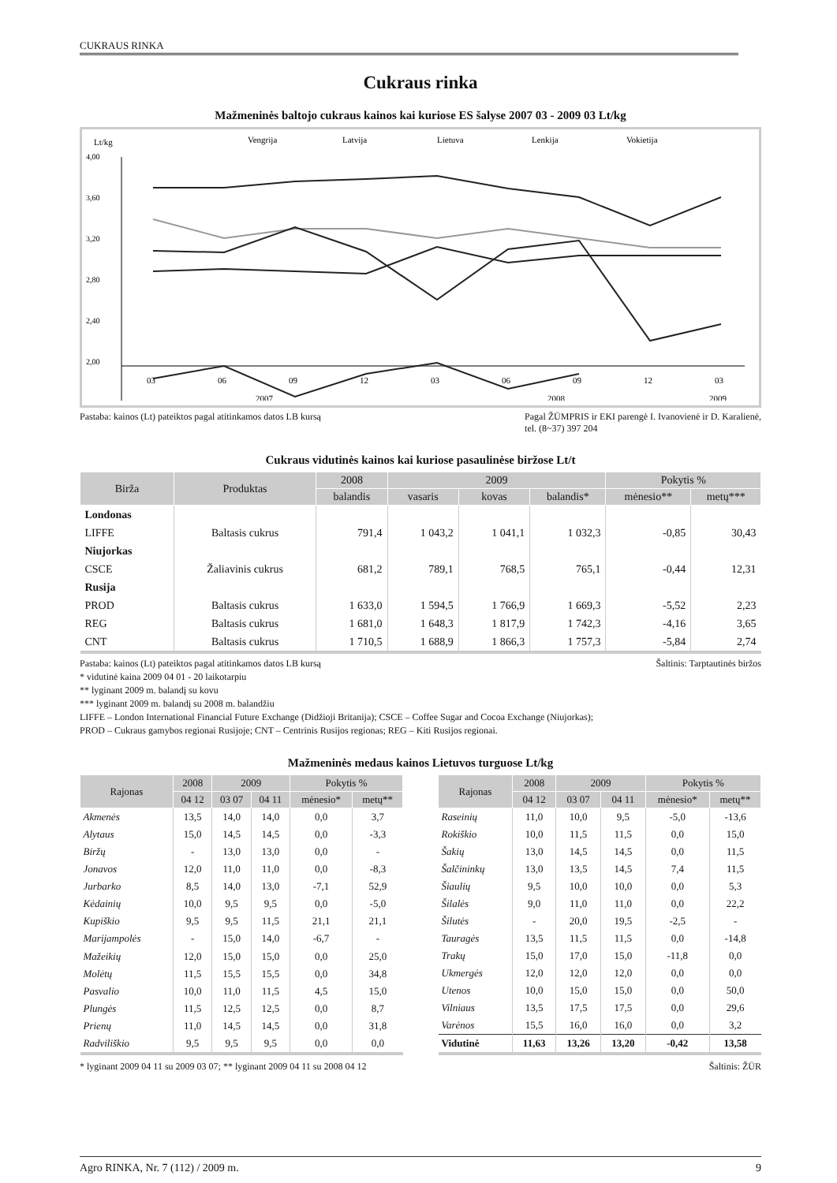CUKRAUS RINKA
Cukraus rinka
Mažmeninės baltojo cukraus kainos kai kuriose ES šalyse 2007 03 - 2009 03 Lt/kg
Lt/kg
Vengrija
Latvija
Lietuva
Lenkija
Vokietija
4,00
3,60
3,20
2,80
2,40
2,00
03
06
09
12
03
06
09
12
03
2007
2008
2009
Pastaba: kainos (Lt) pateiktos pagal atitinkamos datos LB kursą Pagal ŽŪMPRIS ir EKI parengė I. Ivanovienė ir D. Karalienė,
tel. (8~37) 397 204
Cukraus vidutinės kainos kai kuriose pasaulinėse biržose Lt/t
| Birža | Produktas | 2008 | 2009 | | | Pokytis % | |
| --- | --- | --- | --- | --- | --- | --- | --- |
| | | balandis | vasaris | kovas | balandis* | mėnesio** | metų*** |
| Londonas | | | | | | | |
| LIFFE | Baltasis cukrus | 791,4 | 1 043,2 | 1 041,1 | 1 032,3 | -0,85 | 30,43 |
| Niujorkas | | | | | | | |
| CSCE | Žaliavinis cukrus | 681,2 | 789,1 | 768,5 | 765,1 | -0,44 | 12,31 |
| Rusija | | | | | | | |
| PROD | Baltasis cukrus | 1 633,0 | 1 594,5 | 1 766,9 | 1 669,3 | -5,52 | 2,23 |
| REG | Baltasis cukrus | 1 681,0 | 1 648,3 | 1 817,9 | 1 742,3 | -4,16 | 3,65 |
| CNT | Baltasis cukrus | 1 710,5 | 1 688,9 | 1 866,3 | 1 757,3 | -5,84 | 2,74 |
Pastaba: kainos (Lt) pateiktos pagal atitinkamos datos LB kursą Šaltinis: Tarptautinės biržos
* vidutinė kaina 2009 04 01 - 20 laikotarpiu
** lyginant 2009 m. balandį su kovu
*** lyginant 2009 m. balandį su 2008 m. balandžiu
LIFFE – London International Financial Future Exchange (Didžioji Britanija); CSCE – Coffee Sugar and Cocoa Exchange (Niujorkas);
PROD – Cukraus gamybos regionai Rusijoje; CNT – Centrinis Rusijos regionas; REG – Kiti Rusijos regionai.
Mažmeninės medaus kainos Lietuvos turguose Lt/kg
| Rajonas | 2008 | 2009 | | Pokytis % | |
| --- | --- | --- | --- | --- | --- |
| | 04 12 | 03 07 | 04 11 | mėnesio* | metų** |
| Akmenės | 13,5 | 14,0 | 14,0 | 0,0 | 3,7 |
| Alytaus | 15,0 | 14,5 | 14,5 | 0,0 | -3,3 |
| Biržų | - | 13,0 | 13,0 | 0,0 | - |
| Jonavos | 12,0 | 11,0 | 11,0 | 0,0 | -8,3 |
| Jurbarko | 8,5 | 14,0 | 13,0 | -7,1 | 52,9 |
| Kėdainių | 10,0 | 9,5 | 9,5 | 0,0 | -5,0 |
| Kupiškio | 9,5 | 9,5 | 11,5 | 21,1 | 21,1 |
| Marijampolės | - | 15,0 | 14,0 | -6,7 | - |
| Mažeikių | 12,0 | 15,0 | 15,0 | 0,0 | 25,0 |
| Molėtų | 11,5 | 15,5 | 15,5 | 0,0 | 34,8 |
| Pasvalio | 10,0 | 11,0 | 11,5 | 4,5 | 15,0 |
| Plungės | 11,5 | 12,5 | 12,5 | 0,0 | 8,7 |
| Prienų | 11,0 | 14,5 | 14,5 | 0,0 | 31,8 |
| Radviliškio | 9,5 | 9,5 | 9,5 | 0,0 | 0,0 |
| Rajonas | 2008 | 2009 | | Pokytis % | |
| --- | --- | --- | --- | --- | --- |
| | 04 12 | 03 07 | 04 11 | mėnesio* | metų** |
| Raseinių | 11,0 | 10,0 | 9,5 | -5,0 | -13,6 |
| Rokiškio | 10,0 | 11,5 | 11,5 | 0,0 | 15,0 |
| Šakių | 13,0 | 14,5 | 14,5 | 0,0 | 11,5 |
| Šalčininkų | 13,0 | 13,5 | 14,5 | 7,4 | 11,5 |
| Šiaulių | 9,5 | 10,0 | 10,0 | 0,0 | 5,3 |
| Šilalės | 9,0 | 11,0 | 11,0 | 0,0 | 22,2 |
| Šilutės | - | 20,0 | 19,5 | -2,5 | - |
| Tauragės | 13,5 | 11,5 | 11,5 | 0,0 | -14,8 |
| Trakų | 15,0 | 17,0 | 15,0 | -11,8 | 0,0 |
| Ukmergės | 12,0 | 12,0 | 12,0 | 0,0 | 0,0 |
| Utenos | 10,0 | 15,0 | 15,0 | 0,0 | 50,0 |
| Vilniaus | 13,5 | 17,5 | 17,5 | 0,0 | 29,6 |
| Varėnos | 15,5 | 16,0 | 16,0 | 0,0 | 3,2 |
| Vidutinė | 11,63 | 13,26 | 13,20 | -0,42 | 13,58 |
* lyginant 2009 04 11 su 2009 03 07; ** lyginant 2009 04 11 su 2008 04 12 Šaltinis: ŽŪR
Agro RINKA, Nr. 7 (112) / 2009 m. 9